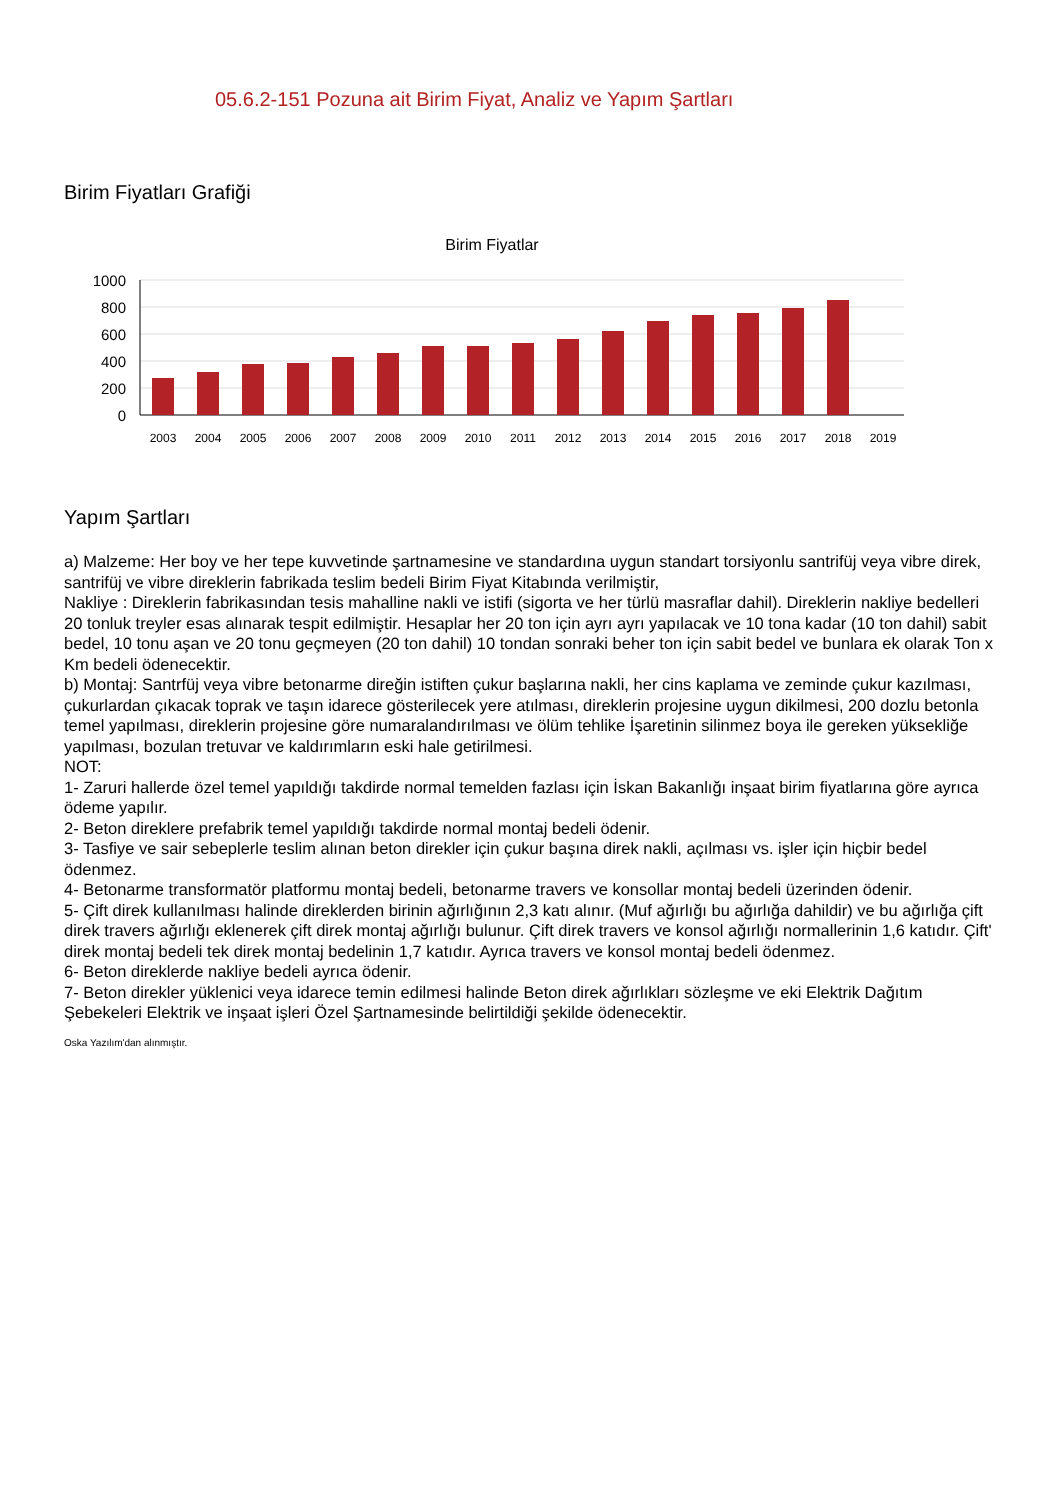05.6.2-151 Pozuna ait Birim Fiyat, Analiz ve Yapım Şartları
Birim Fiyatları Grafiği
Birim Fiyatlar
1000
800
600
400
200
0
2003
2004
2005
2006
2007
2008
2009
2010
2011
2012
2013
2014
2015
2016
2017
2018
2019
Yapım Şartları
a) Malzeme: Her boy ve her tepe kuvvetinde şartnamesine ve standardına uygun standart torsiyonlu santrifüj veya vibre direk, santrifüj ve vibre direklerin fabrikada teslim bedeli Birim Fiyat Kitabında verilmiştir,
Nakliye : Direklerin fabrikasından tesis mahalline nakli ve istifi (sigorta ve her türlü masraflar dahil). Direklerin nakliye bedelleri 20 tonluk treyler esas alınarak tespit edilmiştir. Hesaplar her 20 ton için ayrı ayrı yapılacak ve 10 tona kadar (10 ton dahil) sabit bedel, 10 tonu aşan ve 20 tonu geçmeyen (20 ton dahil) 10 tondan sonraki beher ton için sabit bedel ve bunlara ek olarak Ton x Km bedeli ödenecektir.
b) Montaj: Santrfüj veya vibre betonarme direğin istiften çukur başlarına nakli, her cins kaplama ve zeminde çukur kazılması, çukurlardan çıkacak toprak ve taşın idarece gösterilecek yere atılması, direklerin projesine uygun dikilmesi, 200 dozlu betonla temel yapılması, direklerin projesine göre numaralandırılması ve ölüm tehlike İşaretinin silinmez boya ile gereken yüksekliğe yapılması, bozulan tretuvar ve kaldırımların eski hale getirilmesi.
NOT:
1- Zaruri hallerde özel temel yapıldığı takdirde normal temelden fazlası için İskan Bakanlığı inşaat birim fiyatlarına göre ayrıca ödeme yapılır.
2- Beton direklere prefabrik temel yapıldığı takdirde normal montaj bedeli ödenir.
3- Tasfiye ve sair sebeplerle teslim alınan beton direkler için çukur başına direk nakli, açılması vs. işler için hiçbir bedel ödenmez.
4- Betonarme transformatör platformu montaj bedeli, betonarme travers ve konsollar montaj bedeli üzerinden ödenir.
5- Çift direk kullanılması halinde direklerden birinin ağırlığının 2,3 katı alınır. (Muf ağırlığı bu ağırlığa dahildir) ve bu ağırlığa çift direk travers ağırlığı eklenerek çift direk montaj ağırlığı bulunur. Çift direk travers ve konsol ağırlığı normallerinin 1,6 katıdır. Çift' direk montaj bedeli tek direk montaj bedelinin 1,7 katıdır. Ayrıca travers ve konsol montaj bedeli ödenmez.
6- Beton direklerde nakliye bedeli ayrıca ödenir.
7- Beton direkler yüklenici veya idarece temin edilmesi halinde Beton direk ağırlıkları sözleşme ve eki Elektrik Dağıtım Şebekeleri Elektrik ve inşaat işleri Özel Şartnamesinde belirtildiği şekilde ödenecektir.
Oska Yazılım'dan alınmıştır.